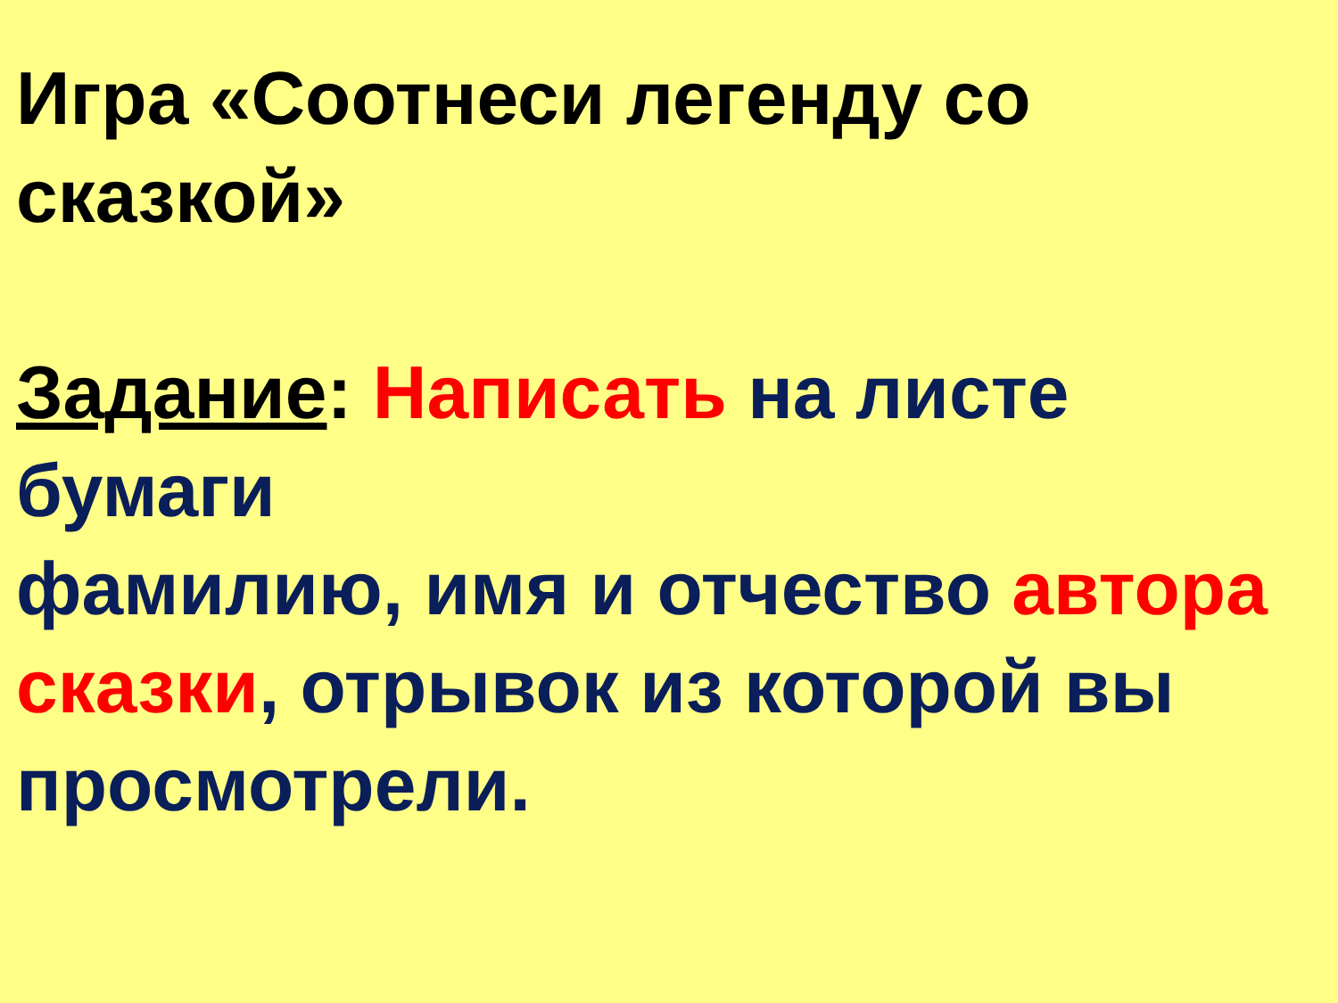Игра «Соотнеси легенду со сказкой»
Задание: Написать на листе бумаги
фамилию, имя и отчество автора
сказки, отрывок из которой вы просмотрели.